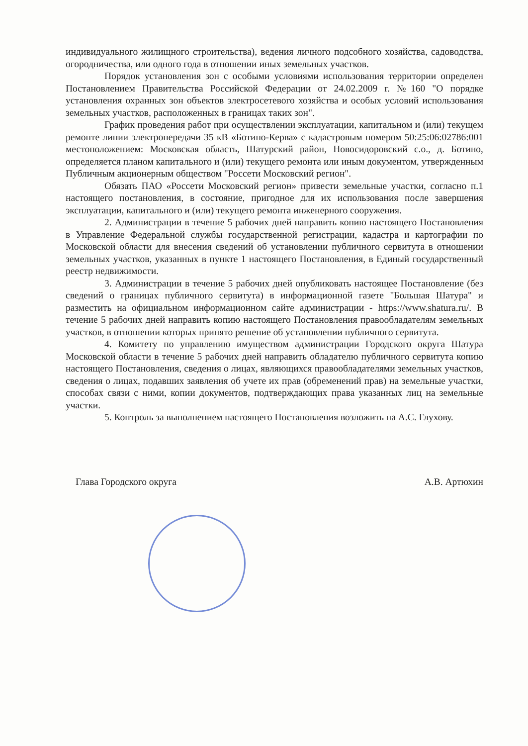индивидуального жилищного строительства), ведения личного подсобного хозяйства, садоводства, огородничества, или одного года в отношении иных земельных участков.
Порядок установления зон с особыми условиями использования территории определен Постановлением Правительства Российской Федерации от 24.02.2009 г. №160 "О порядке установления охранных зон объектов электросетевого хозяйства и особых условий использования земельных участков, расположенных в границах таких зон".
График проведения работ при осуществлении эксплуатации, капитальном и (или) текущем ремонте линии электропередачи 35 кВ «Ботино-Керва» с кадастровым номером 50:25:06:02786:001 местоположением: Московская область, Шатурский район, Новосидоровский с.о., д. Ботино, определяется планом капитального и (или) текущего ремонта или иным документом, утвержденным Публичным акционерным обществом "Россети Московский регион".
Обязать ПАО «Россети Московский регион» привести земельные участки, согласно п.1 настоящего постановления, в состояние, пригодное для их использования после завершения эксплуатации, капитального и (или) текущего ремонта инженерного сооружения.
2. Администрации в течение 5 рабочих дней направить копию настоящего Постановления в Управление Федеральной службы государственной регистрации, кадастра и картографии по Московской области для внесения сведений об установлении публичного сервитута в отношении земельных участков, указанных в пункте 1 настоящего Постановления, в Единый государственный реестр недвижимости.
3. Администрации в течение 5 рабочих дней опубликовать настоящее Постановление (без сведений о границах публичного сервитута) в информационной газете "Большая Шатура" и разместить на официальном информационном сайте администрации - https://www.shatura.ru/. В течение 5 рабочих дней направить копию настоящего Постановления правообладателям земельных участков, в отношении которых принято решение об установлении публичного сервитута.
4. Комитету по управлению имуществом администрации Городского округа Шатура Московской области в течение 5 рабочих дней направить обладателю публичного сервитута копию настоящего Постановления, сведения о лицах, являющихся правообладателями земельных участков, сведения о лицах, подавших заявления об учете их прав (обременений прав) на земельные участки, способах связи с ними, копии документов, подтверждающих права указанных лиц на земельные участки.
5. Контроль за выполнением настоящего Постановления возложить на А.С. Глухову.
Глава Городского округа А.В. Артюхин